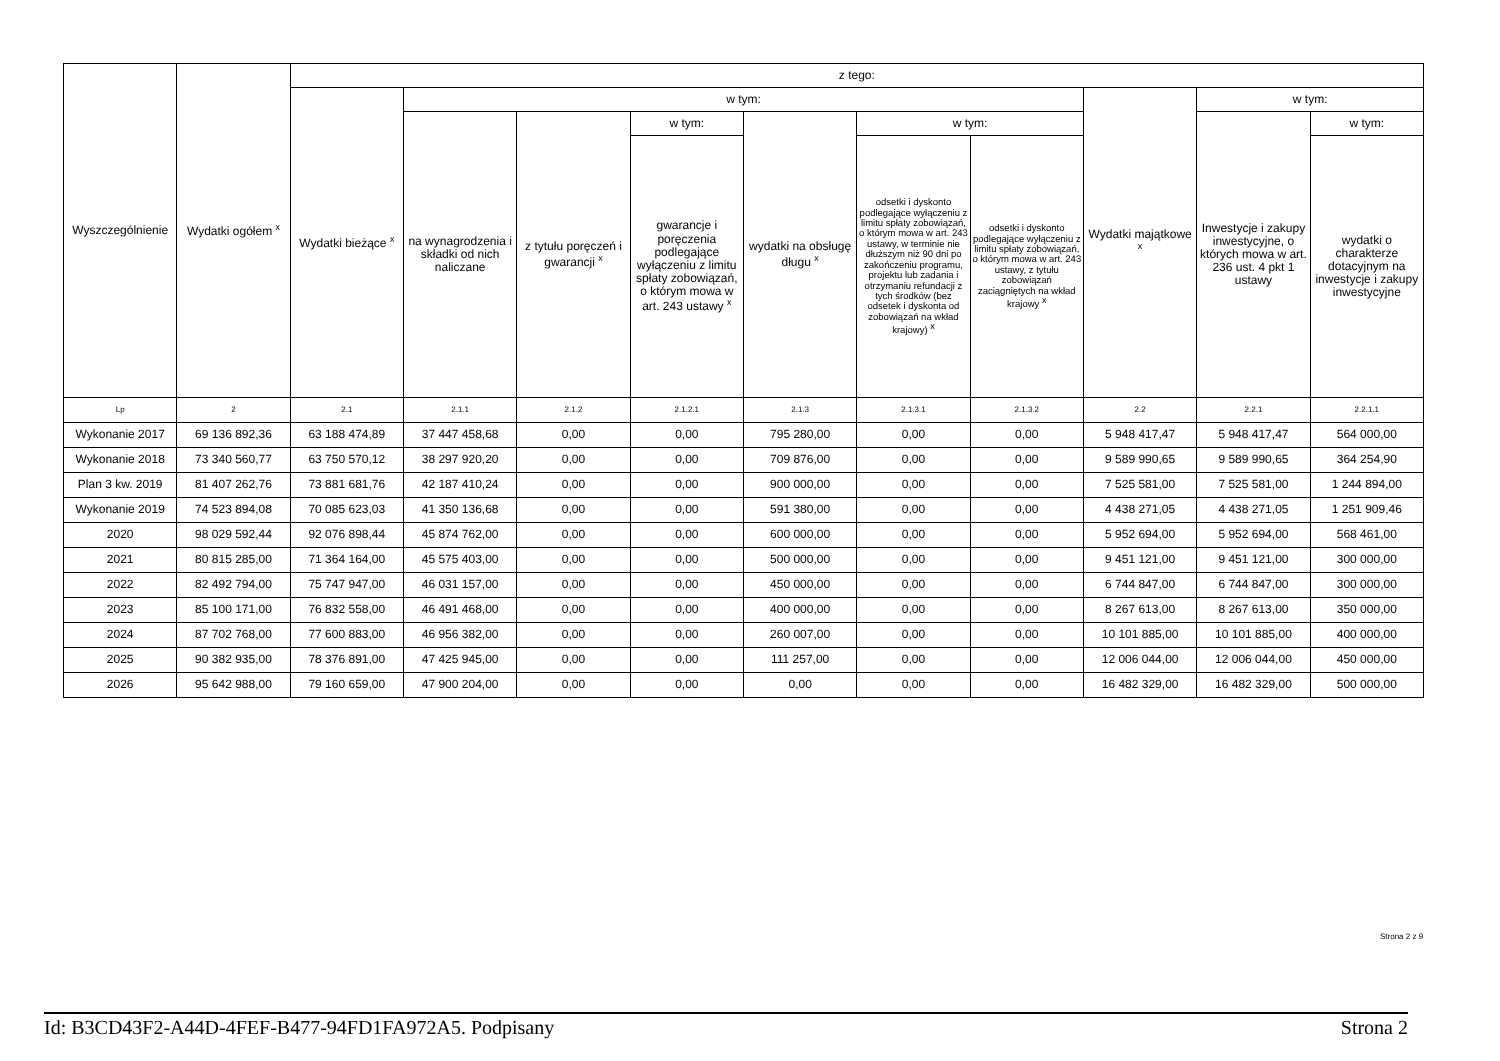| Wyszczególnienie | Wydatki ogółem <sup>x</sup> | z tego: | | | | | | | | | |
| --- | --- | --- | --- | --- | --- | --- | --- | --- | --- | --- | --- |
| | | Wydatki bieżące <sup>x</sup> | w tym: | | | | | | Wydatki majątkowe <sup>x</sup> | w tym: | |
| | | | na wynagrodzenia i składki od nich naliczane | z tytułu poręczeń i gwarancji <sup>x</sup> | w tym: | wydatki na obsługę długu <sup>x</sup> | w tym: | | | Inwestycje i zakupy inwestycyjne, o których mowa w art. 236 ust. 4 pkt 1 ustawy | w tym: |
| | | | | | gwarancje i poręczenia podlegające wyłączeniu z limitu spłaty zobowiązań, o którym mowa w art. 243 ustawy <sup>x</sup> | | odsetki i dyskonto podlegające wyłączeniu z limitu spłaty zobowiązań, o którym mowa w art. 243 ustawy, w terminie nie dłuższym niż 90 dni po zakończeniu programu, projektu lub zadania i otrzymaniu refundacji z tych środków (bez odsetek i dyskonta od zobowiązań na wkład krajowy) <sup>x</sup> | odsetki i dyskonto podlegające wyłączeniu z limitu spłaty zobowiązań, o którym mowa w art. 243 ustawy, z tytułu zobowiązań zaciągniętych na wkład krajowy <sup>x</sup> | | | wydatki o charakterze dotacyjnym na inwestycje i zakupy inwestycyjne |
| Lp | 2 | 2.1 | 2.1.1 | 2.1.2 | 2.1.2.1 | 2.1.3 | 2.1.3.1 | 2.1.3.2 | 2.2 | 2.2.1 | 2.2.1.1 |
| Wykonanie 2017 | 69 136 892,36 | 63 188 474,89 | 37 447 458,68 | 0,00 | 0,00 | 795 280,00 | 0,00 | 0,00 | 5 948 417,47 | 5 948 417,47 | 564 000,00 |
| Wykonanie 2018 | 73 340 560,77 | 63 750 570,12 | 38 297 920,20 | 0,00 | 0,00 | 709 876,00 | 0,00 | 0,00 | 9 589 990,65 | 9 589 990,65 | 364 254,90 |
| Plan 3 kw. 2019 | 81 407 262,76 | 73 881 681,76 | 42 187 410,24 | 0,00 | 0,00 | 900 000,00 | 0,00 | 0,00 | 7 525 581,00 | 7 525 581,00 | 1 244 894,00 |
| Wykonanie 2019 | 74 523 894,08 | 70 085 623,03 | 41 350 136,68 | 0,00 | 0,00 | 591 380,00 | 0,00 | 0,00 | 4 438 271,05 | 4 438 271,05 | 1 251 909,46 |
| 2020 | 98 029 592,44 | 92 076 898,44 | 45 874 762,00 | 0,00 | 0,00 | 600 000,00 | 0,00 | 0,00 | 5 952 694,00 | 5 952 694,00 | 568 461,00 |
| 2021 | 80 815 285,00 | 71 364 164,00 | 45 575 403,00 | 0,00 | 0,00 | 500 000,00 | 0,00 | 0,00 | 9 451 121,00 | 9 451 121,00 | 300 000,00 |
| 2022 | 82 492 794,00 | 75 747 947,00 | 46 031 157,00 | 0,00 | 0,00 | 450 000,00 | 0,00 | 0,00 | 6 744 847,00 | 6 744 847,00 | 300 000,00 |
| 2023 | 85 100 171,00 | 76 832 558,00 | 46 491 468,00 | 0,00 | 0,00 | 400 000,00 | 0,00 | 0,00 | 8 267 613,00 | 8 267 613,00 | 350 000,00 |
| 2024 | 87 702 768,00 | 77 600 883,00 | 46 956 382,00 | 0,00 | 0,00 | 260 007,00 | 0,00 | 0,00 | 10 101 885,00 | 10 101 885,00 | 400 000,00 |
| 2025 | 90 382 935,00 | 78 376 891,00 | 47 425 945,00 | 0,00 | 0,00 | 111 257,00 | 0,00 | 0,00 | 12 006 044,00 | 12 006 044,00 | 450 000,00 |
| 2026 | 95 642 988,00 | 79 160 659,00 | 47 900 204,00 | 0,00 | 0,00 | 0,00 | 0,00 | 0,00 | 16 482 329,00 | 16 482 329,00 | 500 000,00 |
Strona 2 z 9
Id: B3CD43F2-A44D-4FEF-B477-94FD1FA972A5. Podpisany Strona 2